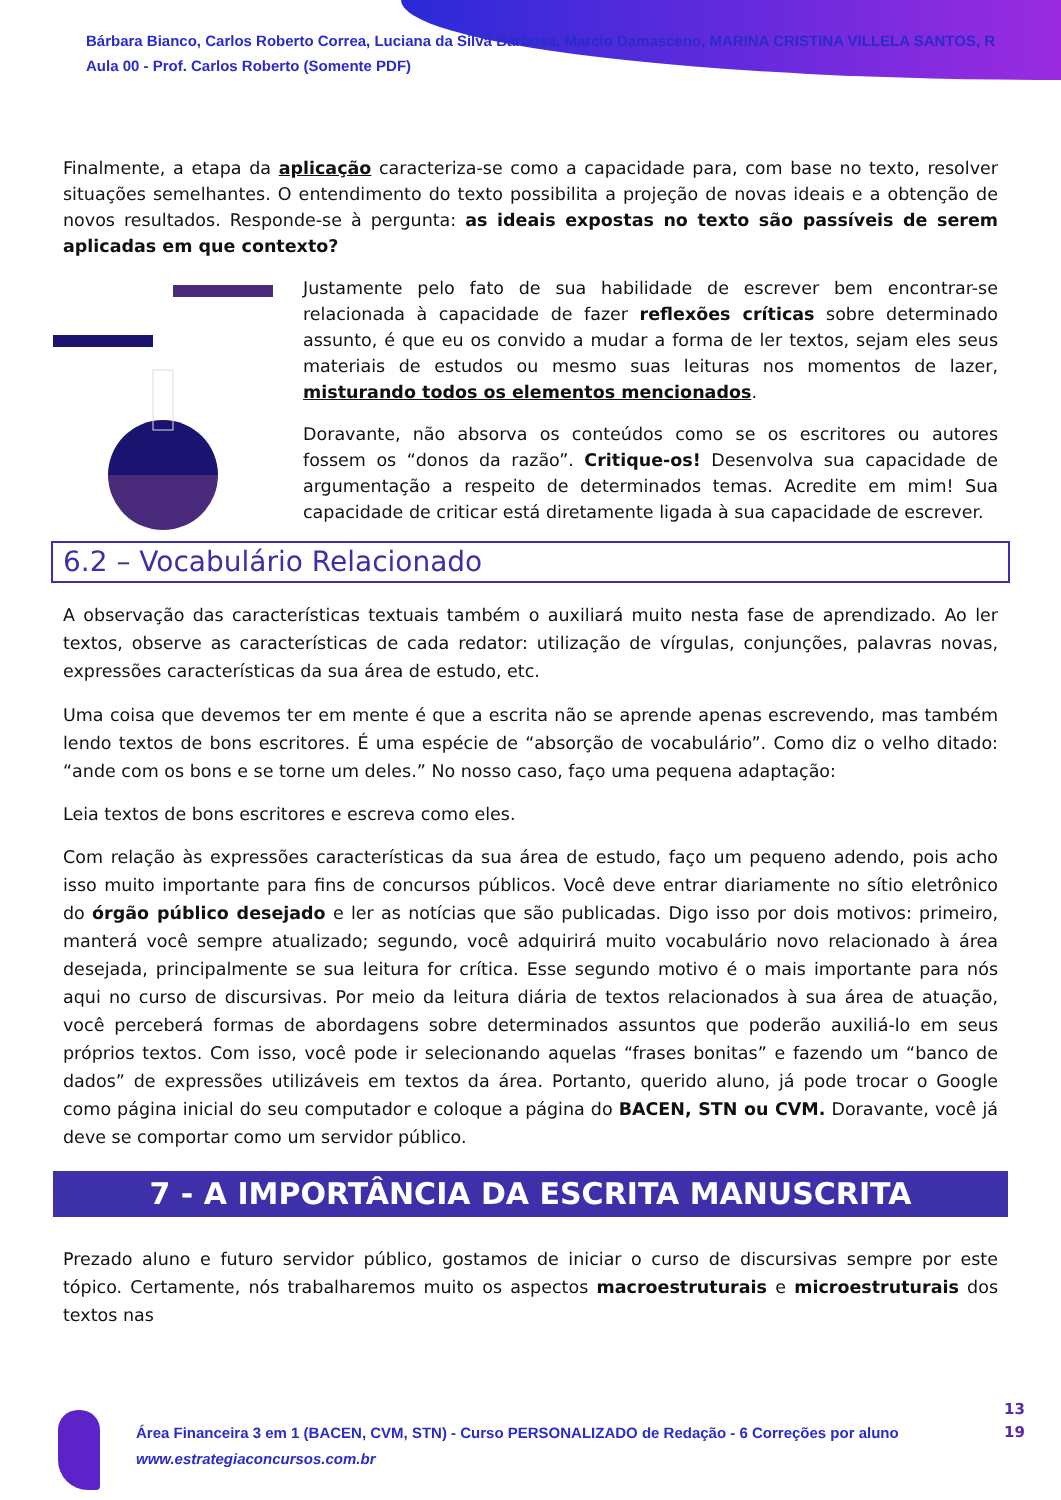Bárbara Bianco, Carlos Roberto Correa, Luciana da Silva Barbosa, Marcio Damasceno, MARINA CRISTINA VILLELA SANTOS, R
Aula 00 - Prof. Carlos Roberto (Somente PDF)
Finalmente, a etapa da aplicação caracteriza-se como a capacidade para, com base no texto, resolver situações semelhantes. O entendimento do texto possibilita a projeção de novas ideais e a obtenção de novos resultados. Responde-se à pergunta: as ideais expostas no texto são passíveis de serem aplicadas em que contexto?
Justamente pelo fato de sua habilidade de escrever bem encontrar-se relacionada à capacidade de fazer reflexões críticas sobre determinado assunto, é que eu os convido a mudar a forma de ler textos, sejam eles seus materiais de estudos ou mesmo suas leituras nos momentos de lazer, misturando todos os elementos mencionados.
Doravante, não absorva os conteúdos como se os escritores ou autores fossem os “donos da razão”. Critique-os! Desenvolva sua capacidade de argumentação a respeito de determinados temas. Acredite em mim! Sua capacidade de criticar está diretamente ligada à sua capacidade de escrever.
6.2 – Vocabulário Relacionado
A observação das características textuais também o auxiliará muito nesta fase de aprendizado. Ao ler textos, observe as características de cada redator: utilização de vírgulas, conjunções, palavras novas, expressões características da sua área de estudo, etc.
Uma coisa que devemos ter em mente é que a escrita não se aprende apenas escrevendo, mas também lendo textos de bons escritores. É uma espécie de “absorção de vocabulário”. Como diz o velho ditado: “ande com os bons e se torne um deles.” No nosso caso, faço uma pequena adaptação:
Leia textos de bons escritores e escreva como eles.
Com relação às expressões características da sua área de estudo, faço um pequeno adendo, pois acho isso muito importante para fins de concursos públicos. Você deve entrar diariamente no sítio eletrônico do órgão público desejado e ler as notícias que são publicadas. Digo isso por dois motivos: primeiro, manterá você sempre atualizado; segundo, você adquirirá muito vocabulário novo relacionado à área desejada, principalmente se sua leitura for crítica. Esse segundo motivo é o mais importante para nós aqui no curso de discursivas. Por meio da leitura diária de textos relacionados à sua área de atuação, você perceberá formas de abordagens sobre determinados assuntos que poderão auxiliá-lo em seus próprios textos. Com isso, você pode ir selecionando aquelas “frases bonitas” e fazendo um “banco de dados” de expressões utilizáveis em textos da área. Portanto, querido aluno, já pode trocar o Google como página inicial do seu computador e coloque a página do BACEN, STN ou CVM. Doravante, você já deve se comportar como um servidor público.
7 - A IMPORTÂNCIA DA ESCRITA MANUSCRITA
Prezado aluno e futuro servidor público, gostamos de iniciar o curso de discursivas sempre por este tópico. Certamente, nós trabalharemos muito os aspectos macroestruturais e microestruturais dos textos nas
Área Financeira 3 em 1 (BACEN, CVM, STN) - Curso PERSONALIZADO de Redação - 6 Correções por aluno
www.estrategiaconcursos.com.br
13
19